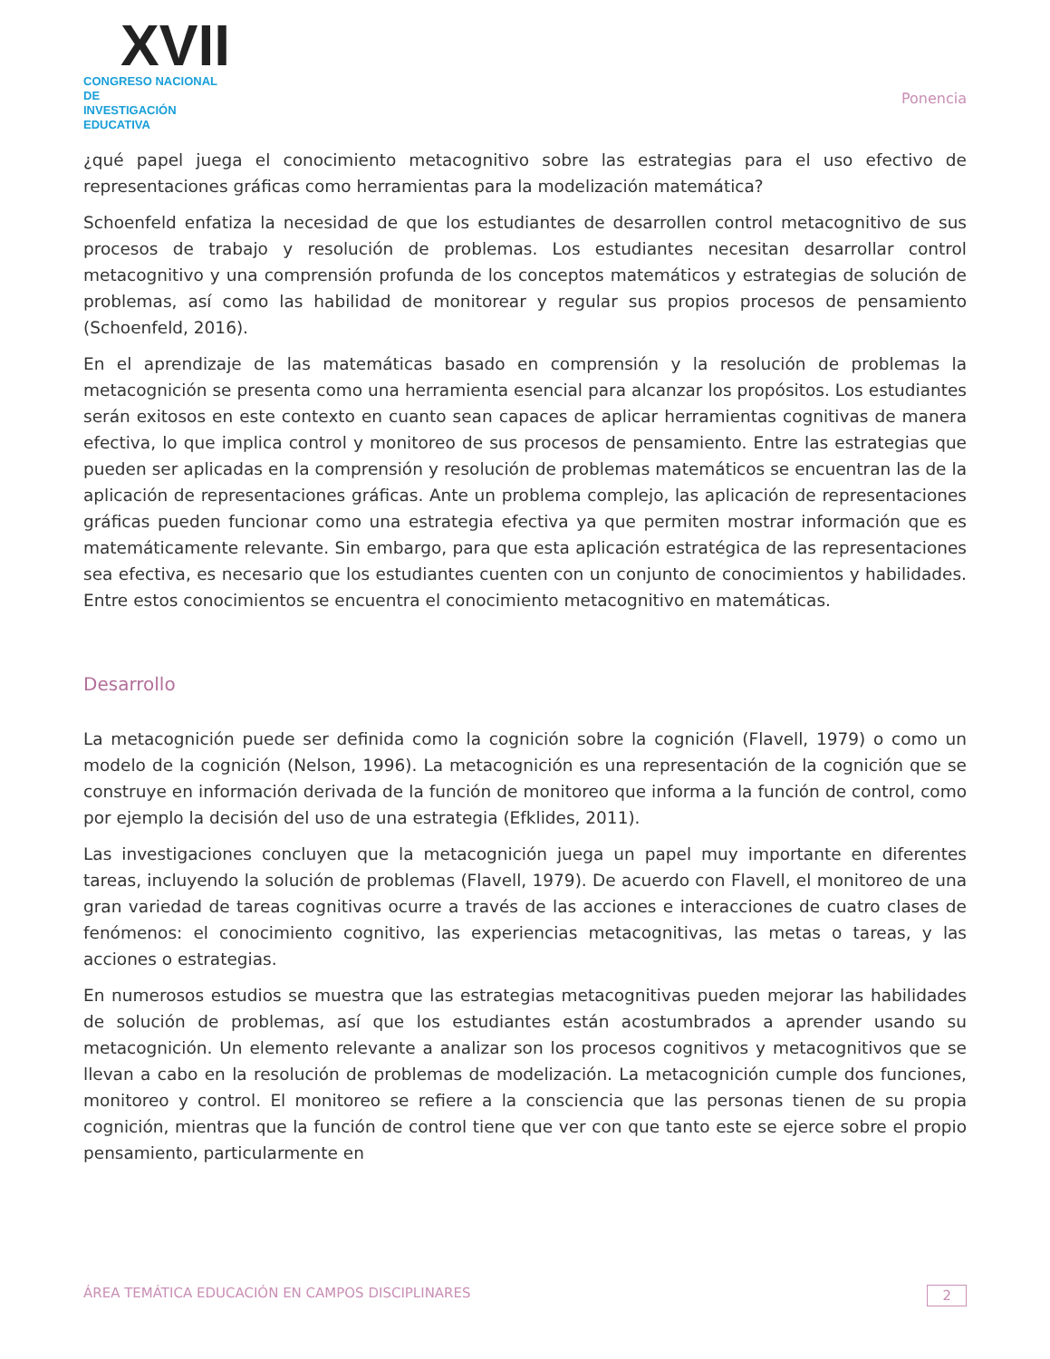XVII
CONGRESO NACIONAL DE
INVESTIGACIÓN EDUCATIVA
Ponencia
¿qué papel juega el conocimiento metacognitivo sobre las estrategias para el uso efectivo de representaciones gráficas como herramientas para la modelización matemática?
Schoenfeld enfatiza la necesidad de que los estudiantes de desarrollen control metacognitivo de sus procesos de trabajo y resolución de problemas. Los estudiantes necesitan desarrollar control metacognitivo y una comprensión profunda de los conceptos matemáticos y estrategias de solución de problemas, así como las habilidad de monitorear y regular sus propios procesos de pensamiento (Schoenfeld, 2016).
En el aprendizaje de las matemáticas basado en comprensión y la resolución de problemas la metacognición se presenta como una herramienta esencial para alcanzar los propósitos. Los estudiantes serán exitosos en este contexto en cuanto sean capaces de aplicar herramientas cognitivas de manera efectiva, lo que implica control y monitoreo de sus procesos de pensamiento. Entre las estrategias que pueden ser aplicadas en la comprensión y resolución de problemas matemáticos se encuentran las de la aplicación de representaciones gráficas. Ante un problema complejo, las aplicación de representaciones gráficas pueden funcionar como una estrategia efectiva ya que permiten mostrar información que es matemáticamente relevante. Sin embargo, para que esta aplicación estratégica de las representaciones sea efectiva, es necesario que los estudiantes cuenten con un conjunto de conocimientos y habilidades. Entre estos conocimientos se encuentra el conocimiento metacognitivo en matemáticas.
Desarrollo
La metacognición puede ser definida como la cognición sobre la cognición (Flavell, 1979) o como un modelo de la cognición (Nelson, 1996). La metacognición es una representación de la cognición que se construye en información derivada de la función de monitoreo que informa a la función de control, como por ejemplo la decisión del uso de una estrategia (Efklides, 2011).
Las investigaciones concluyen que la metacognición juega un papel muy importante en diferentes tareas, incluyendo la solución de problemas (Flavell, 1979). De acuerdo con Flavell, el monitoreo de una gran variedad de tareas cognitivas ocurre a través de las acciones e interacciones de cuatro clases de fenómenos: el conocimiento cognitivo, las experiencias metacognitivas, las metas o tareas, y las acciones o estrategias.
En numerosos estudios se muestra que las estrategias metacognitivas pueden mejorar las habilidades de solución de problemas, así que los estudiantes están acostumbrados a aprender usando su metacognición. Un elemento relevante a analizar son los procesos cognitivos y metacognitivos que se llevan a cabo en la resolución de problemas de modelización. La metacognición cumple dos funciones, monitoreo y control. El monitoreo se refiere a la consciencia que las personas tienen de su propia cognición, mientras que la función de control tiene que ver con que tanto este se ejerce sobre el propio pensamiento, particularmente en
ÁREA TEMÁTICA EDUCACIÓN EN CAMPOS DISCIPLINARES 2